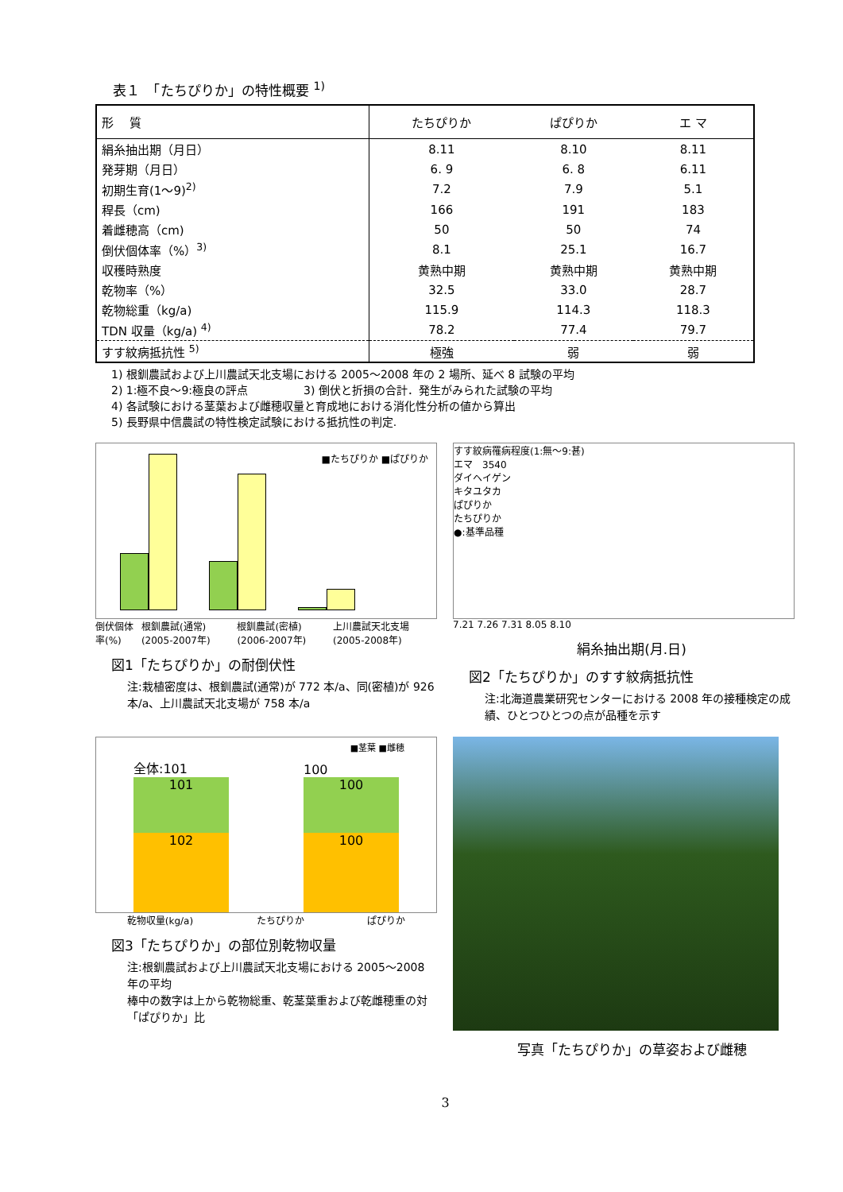表１　「たちぴりか」の特性概要 <sup>1)</sup>
| 形 質 | たちぴりか | ぱぴりか | エ マ |
| --- | --- | --- | --- |
| 絹糸抽出期（月日） | 8.11 | 8.10 | 8.11 |
| 発芽期（月日） | 6. 9 | 6. 8 | 6.11 |
| 初期生育(1〜9)<sup>2)</sup> | 7.2 | 7.9 | 5.1 |
| 稈長（cm) | 166 | 191 | 183 |
| 着雌穂高（cm) | 50 | 50 | 74 |
| 倒伏個体率（%）<sup>3)</sup> | 8.1 | 25.1 | 16.7 |
| 収穫時熟度 | 黄熟中期 | 黄熟中期 | 黄熟中期 |
| 乾物率（%） | 32.5 | 33.0 | 28.7 |
| 乾物総重（kg/a) | 115.9 | 114.3 | 118.3 |
| TDN 収量（kg/a) <sup>4)</sup> | 78.2 | 77.4 | 79.7 |
| すす紋病抵抗性 <sup>5)</sup> | 極強 | 弱 | 弱 |
1) 根釧農試および上川農試天北支場における 2005〜2008 年の 2 場所、延べ 8 試験の平均
2) 1:極不良〜9:極良の評点　　　　　3) 倒伏と折損の合計．発生がみられた試験の平均
4) 各試験における茎葉および雌穂収量と育成地における消化性分析の値から算出
5) 長野県中信農試の特性検定試験における抵抗性の判定.
■たちぴりか ■ぱぴりか
倒伏個体率(%) 根釧農試(通常)(2005-2007年) 根釧農試(密植)(2006-2007年) 上川農試天北支場(2005-2008年)
図1「たちぴりか」の耐倒伏性
注:栽植密度は、根釧農試(通常)が 772 本/a、同(密植)が 926 本/a、上川農試天北支場が 758 本/a
すす紋病罹病程度(1:無〜9:甚)
エマ　3540
ダイヘイゲン
キタユタカ
ぱぴりか
たちぴりか
●:基準品種
7.21 7.26 7.31 8.05 8.10
絹糸抽出期(月.日)
図2「たちぴりか」のすす紋病抵抗性
注:北海道農業研究センターにおける 2008 年の接種検定の成績、ひとつひとつの点が品種を示す
全体:101
101
102
100
100
100
■茎葉 ■雌穂
乾物収量(kg/a) たちぴりか ぱぴりか
図3「たちぴりか」の部位別乾物収量
注:根釧農試および上川農試天北支場における 2005〜2008 年の平均
棒中の数字は上から乾物総重、乾茎葉重および乾雌穂重の対「ぱぴりか」比
写真「たちぴりか」の草姿および雌穂
3